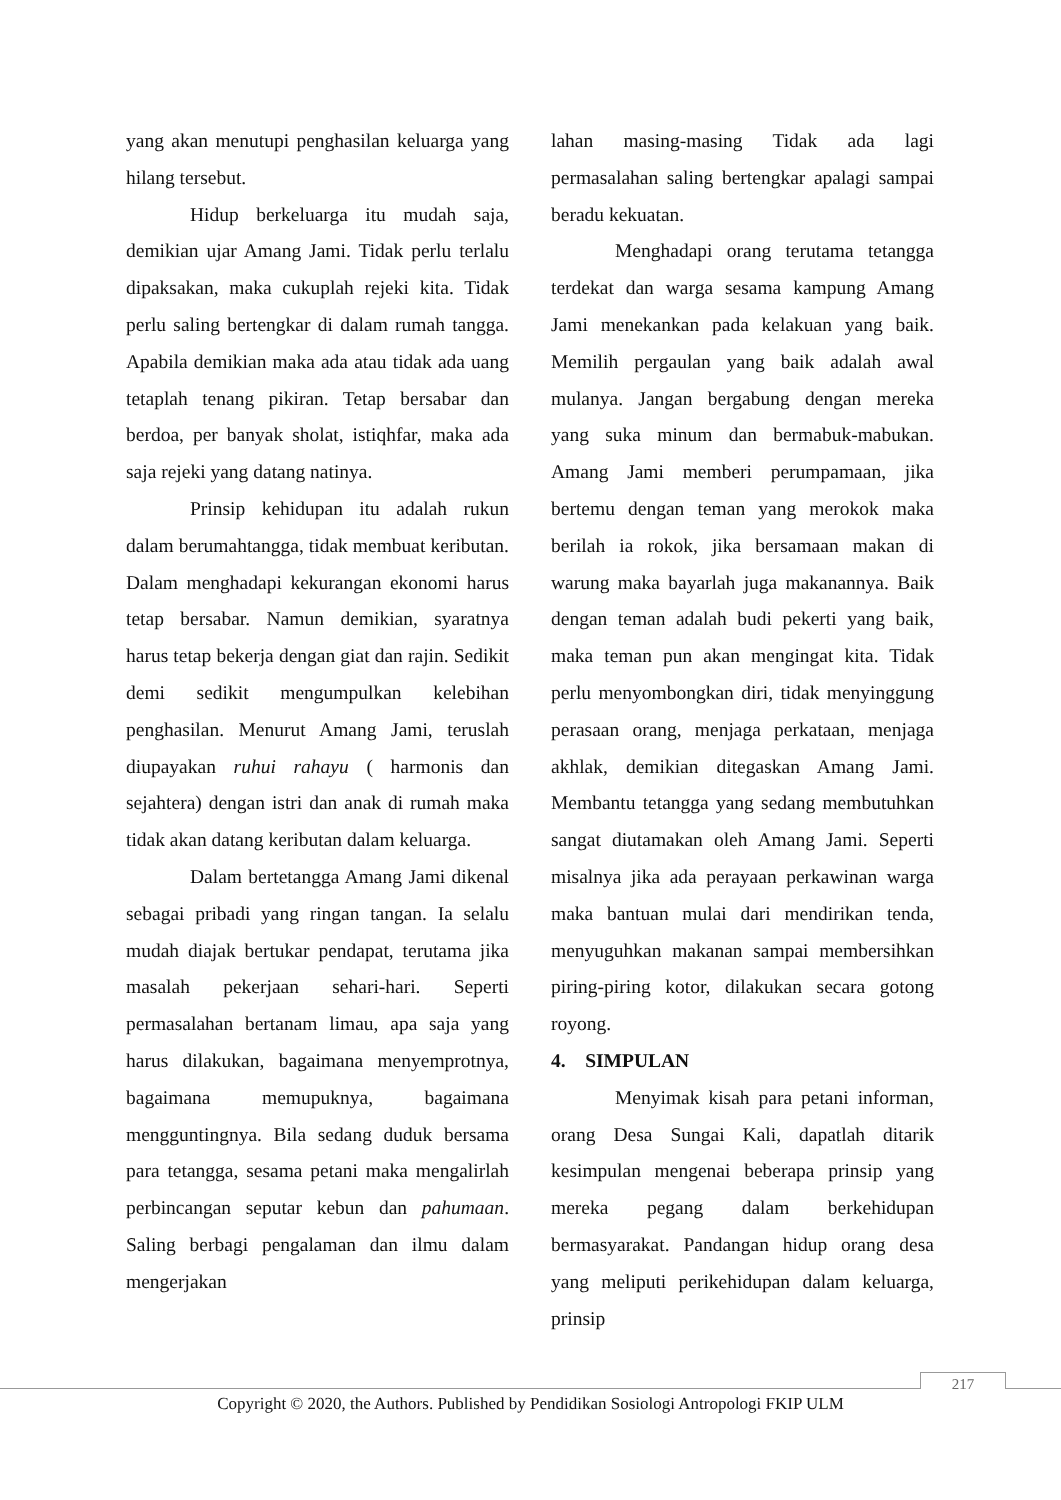yang akan menutupi penghasilan keluarga yang hilang tersebut.
Hidup berkeluarga itu mudah saja, demikian ujar Amang Jami. Tidak perlu terlalu dipaksakan, maka cukuplah rejeki kita. Tidak perlu saling bertengkar di dalam rumah tangga. Apabila demikian maka ada atau tidak ada uang tetaplah tenang pikiran. Tetap bersabar dan berdoa, per banyak sholat, istiqhfar, maka ada saja rejeki yang datang natinya.
Prinsip kehidupan itu adalah rukun dalam berumahtangga, tidak membuat keributan. Dalam menghadapi kekurangan ekonomi harus tetap bersabar. Namun demikian, syaratnya harus tetap bekerja dengan giat dan rajin. Sedikit demi sedikit mengumpulkan kelebihan penghasilan. Menurut Amang Jami, teruslah diupayakan ruhui rahayu ( harmonis dan sejahtera) dengan istri dan anak di rumah maka tidak akan datang keributan dalam keluarga.
Dalam bertetangga Amang Jami dikenal sebagai pribadi yang ringan tangan. Ia selalu mudah diajak bertukar pendapat, terutama jika masalah pekerjaan sehari-hari. Seperti permasalahan bertanam limau, apa saja yang harus dilakukan, bagaimana menyemprotnya, bagaimana memupuknya, bagaimana mengguntingnya. Bila sedang duduk bersama para tetangga, sesama petani maka mengalirlah perbincangan seputar kebun dan pahumaan. Saling berbagi pengalaman dan ilmu dalam mengerjakan
lahan masing-masing Tidak ada lagi permasalahan saling bertengkar apalagi sampai beradu kekuatan.
Menghadapi orang terutama tetangga terdekat dan warga sesama kampung Amang Jami menekankan pada kelakuan yang baik. Memilih pergaulan yang baik adalah awal mulanya. Jangan bergabung dengan mereka yang suka minum dan bermabuk-mabukan. Amang Jami memberi perumpamaan, jika bertemu dengan teman yang merokok maka berilah ia rokok, jika bersamaan makan di warung maka bayarlah juga makanannya. Baik dengan teman adalah budi pekerti yang baik, maka teman pun akan mengingat kita. Tidak perlu menyombongkan diri, tidak menyinggung perasaan orang, menjaga perkataan, menjaga akhlak, demikian ditegaskan Amang Jami. Membantu tetangga yang sedang membutuhkan sangat diutamakan oleh Amang Jami. Seperti misalnya jika ada perayaan perkawinan warga maka bantuan mulai dari mendirikan tenda, menyuguhkan makanan sampai membersihkan piring-piring kotor, dilakukan secara gotong royong.
4. SIMPULAN
Menyimak kisah para petani informan, orang Desa Sungai Kali, dapatlah ditarik kesimpulan mengenai beberapa prinsip yang mereka pegang dalam berkehidupan bermasyarakat. Pandangan hidup orang desa yang meliputi perikehidupan dalam keluarga, prinsip
217
Copyright © 2020, the Authors. Published by Pendidikan Sosiologi Antropologi FKIP ULM